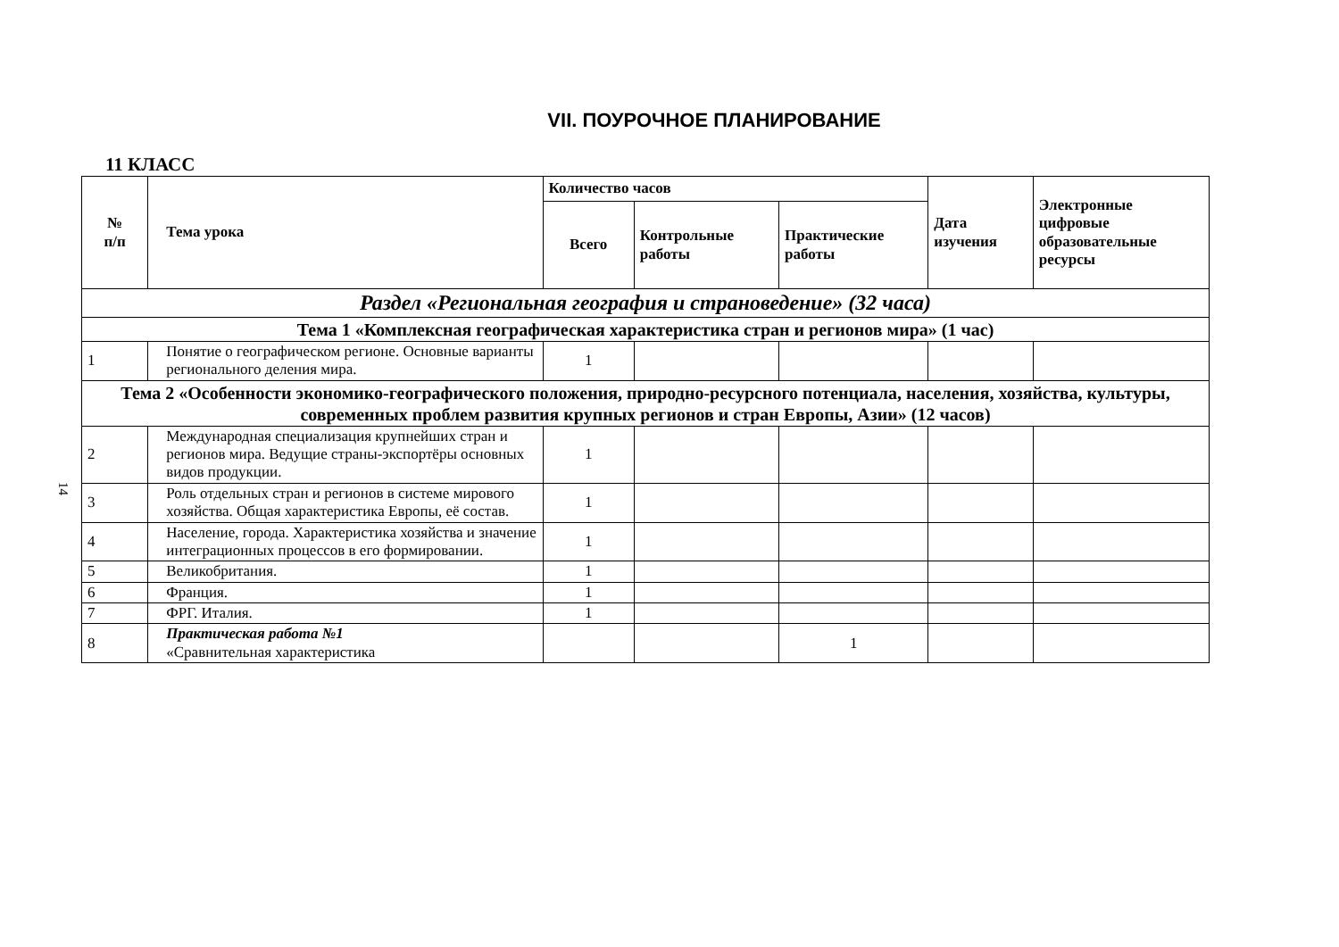VII. ПОУРОЧНОЕ ПЛАНИРОВАНИЕ
11 КЛАСС
14
| № п/п | Тема урока | Количество часов | | | Дата изучения | Электронные цифровые образовательные ресурсы |
| --- | --- | --- | --- | --- | --- | --- |
| | | Всего | Контрольные работы | Практические работы | | |
| Раздел «Региональная география и страноведение» (32 часа) | | | | | | |
| Тема 1 «Комплексная географическая характеристика стран и регионов мира» (1 час) | | | | | | |
| 1 | Понятие о географическом регионе. Основные варианты регионального деления мира. | 1 | | | | |
| Тема 2 «Особенности экономико-географического положения, природно-ресурсного потенциала, населения, хозяйства, культуры, современных проблем развития крупных регионов и стран Европы, Азии» (12 часов) | | | | | | |
| 2 | Международная специализация крупнейших стран и регионов мира. Ведущие страны-экспортёры основных видов продукции. | 1 | | | | |
| 3 | Роль отдельных стран и регионов в системе мирового хозяйства. Общая характеристика Европы, её состав. | 1 | | | | |
| 4 | Население, города. Характеристика хозяйства и значение интеграционных процессов в его формировании. | 1 | | | | |
| 5 | Великобритания. | 1 | | | | |
| 6 | Франция. | 1 | | | | |
| 7 | ФРГ. Италия. | 1 | | | | |
| 8 | Практическая работа №1 «Сравнительная характеристика | | | 1 | | |